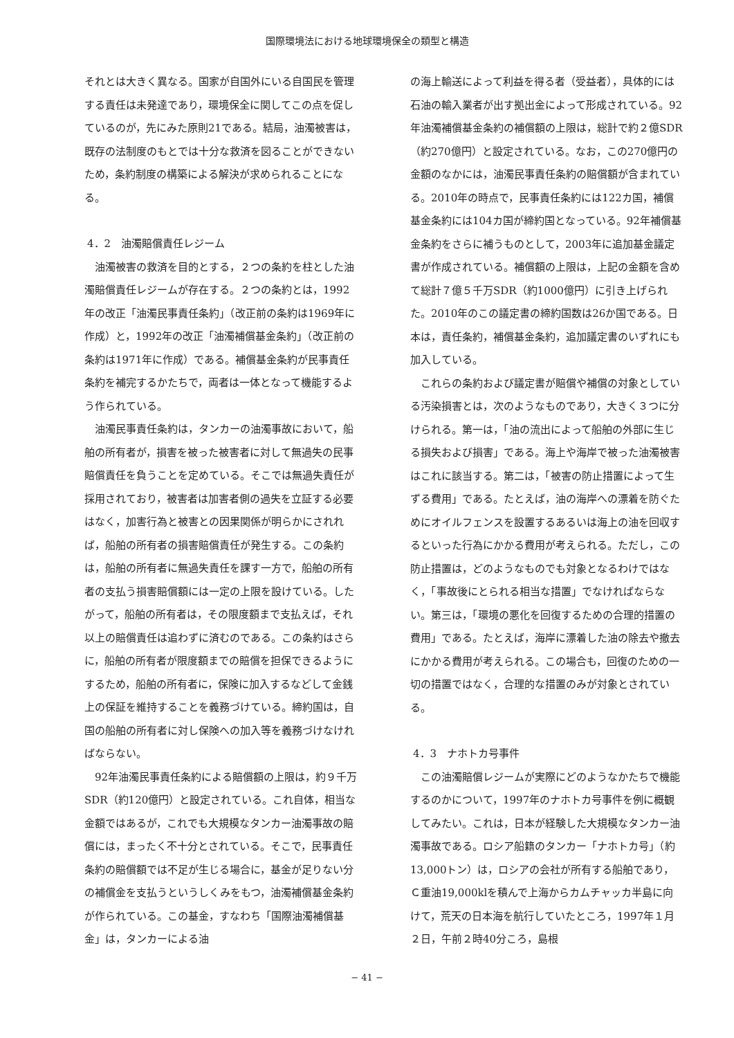国際環境法における地球環境保全の類型と構造
それとは大きく異なる。国家が自国外にいる自国民を管理する責任は未発達であり，環境保全に関してこの点を促しているのが，先にみた原則21である。結局，油濁被害は，既存の法制度のもとでは十分な救済を図ることができないため，条約制度の構築による解決が求められることになる。
4．2　油濁賠償責任レジーム
油濁被害の救済を目的とする，２つの条約を柱とした油濁賠償責任レジームが存在する。２つの条約とは，1992年の改正「油濁民事責任条約」（改正前の条約は1969年に作成）と，1992年の改正「油濁補償基金条約」（改正前の条約は1971年に作成）である。補償基金条約が民事責任条約を補完するかたちで，両者は一体となって機能するよう作られている。
油濁民事責任条約は，タンカーの油濁事故において，船舶の所有者が，損害を被った被害者に対して無過失の民事賠償責任を負うことを定めている。そこでは無過失責任が採用されており，被害者は加害者側の過失を立証する必要はなく，加害行為と被害との因果関係が明らかにされれば，船舶の所有者の損害賠償責任が発生する。この条約は，船舶の所有者に無過失責任を課す一方で，船舶の所有者の支払う損害賠償額には一定の上限を設けている。したがって，船舶の所有者は，その限度額まで支払えば，それ以上の賠償責任は追わずに済むのである。この条約はさらに，船舶の所有者が限度額までの賠償を担保できるようにするため，船舶の所有者に，保険に加入するなどして金銭上の保証を維持することを義務づけている。締約国は，自国の船舶の所有者に対し保険への加入等を義務づけなければならない。
92年油濁民事責任条約による賠償額の上限は，約９千万SDR（約120億円）と設定されている。これ自体，相当な金額ではあるが，これでも大規模なタンカー油濁事故の賠償には，まったく不十分とされている。そこで，民事責任条約の賠償額では不足が生じる場合に，基金が足りない分の補償金を支払うというしくみをもつ，油濁補償基金条約が作られている。この基金，すなわち「国際油濁補償基金」は，タンカーによる油
の海上輸送によって利益を得る者（受益者），具体的には石油の輸入業者が出す拠出金によって形成されている。92年油濁補償基金条約の補償額の上限は，総計で約２億SDR（約270億円）と設定されている。なお，この270億円の金額のなかには，油濁民事責任条約の賠償額が含まれている。2010年の時点で，民事責任条約には122カ国，補償基金条約には104カ国が締約国となっている。92年補償基金条約をさらに補うものとして，2003年に追加基金議定書が作成されている。補償額の上限は，上記の金額を含めて総計７億５千万SDR（約1000億円）に引き上げられた。2010年のこの議定書の締約国数は26か国である。日本は，責任条約，補償基金条約，追加議定書のいずれにも加入している。
これらの条約および議定書が賠償や補償の対象としている汚染損害とは，次のようなものであり，大きく３つに分けられる。第一は，「油の流出によって船舶の外部に生じる損失および損害」である。海上や海岸で被った油濁被害はこれに該当する。第二は，「被害の防止措置によって生ずる費用」である。たとえば，油の海岸への漂着を防ぐためにオイルフェンスを設置するあるいは海上の油を回収するといった行為にかかる費用が考えられる。ただし，この防止措置は，どのようなものでも対象となるわけではなく，「事故後にとられる相当な措置」でなければならない。第三は，「環境の悪化を回復するための合理的措置の費用」である。たとえば，海岸に漂着した油の除去や撤去にかかる費用が考えられる。この場合も，回復のための一切の措置ではなく，合理的な措置のみが対象とされている。
4．3　ナホトカ号事件
この油濁賠償レジームが実際にどのようなかたちで機能するのかについて，1997年のナホトカ号事件を例に概観してみたい。これは，日本が経験した大規模なタンカー油濁事故である。ロシア船籍のタンカー「ナホトカ号」（約13,000トン）は，ロシアの会社が所有する船舶であり，Ｃ重油19,000klを積んで上海からカムチャッカ半島に向けて，荒天の日本海を航行していたところ，1997年１月２日，午前２時40分ころ，島根
− 41 −